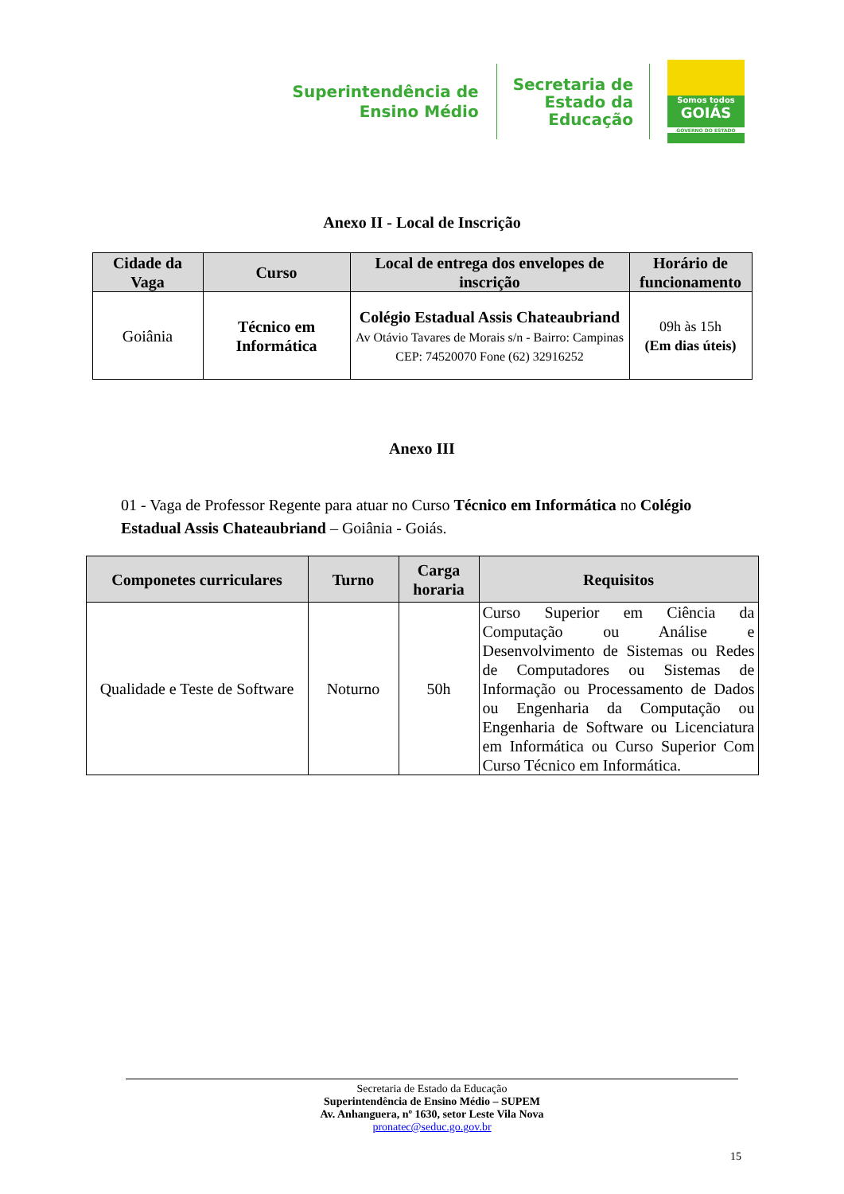Superintendência de
Ensino Médio
Secretaria de
Estado da
Educação
Somos todos
GOIÁS
GOVERNO DO ESTADO
Anexo II - Local de Inscrição
| Cidade da Vaga | Curso | Local de entrega dos envelopes de inscrição | Horário de funcionamento |
| --- | --- | --- | --- |
| Goiânia | Técnico em Informática | Colégio Estadual Assis Chateaubriand Av Otávio Tavares de Morais s/n - Bairro: Campinas CEP: 74520070 Fone (62) 32916252 | 09h às 15h (Em dias úteis) |
Anexo III
01 - Vaga de Professor Regente para atuar no Curso Técnico em Informática no Colégio Estadual Assis Chateaubriand – Goiânia - Goiás.
| Componetes curriculares | Turno | Carga horaria | Requisitos |
| --- | --- | --- | --- |
| Qualidade e Teste de Software | Noturno | 50h | Curso Superior em Ciência da Computação ou Análise e Desenvolvimento de Sistemas ou Redes de Computadores ou Sistemas de Informação ou Processamento de Dados ou Engenharia da Computação ou Engenharia de Software ou Licenciatura em Informática ou Curso Superior Com Curso Técnico em Informática. |
Secretaria de Estado da Educação
Superintendência de Ensino Médio – SUPEM
Av. Anhanguera, nº 1630, setor Leste Vila Nova
pronatec@seduc.go.gov.br
15